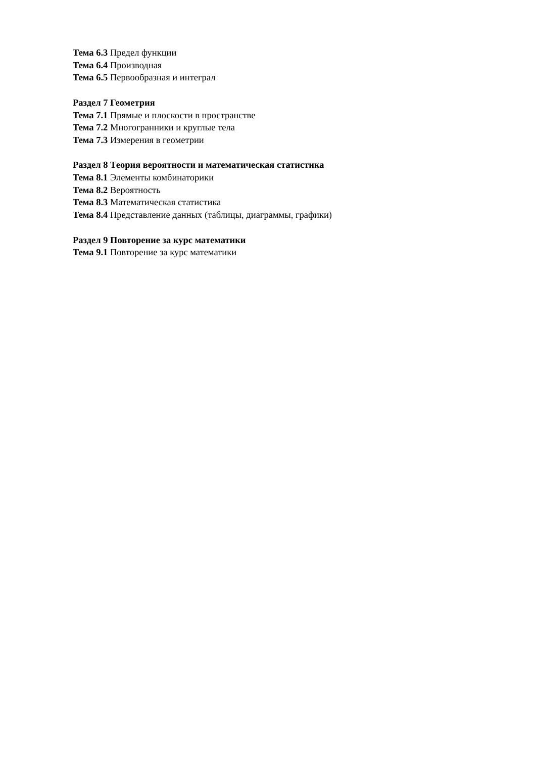Тема 6.3 Предел функции
Тема 6.4 Производная
Тема 6.5 Первообразная и интеграл
Раздел 7 Геометрия
Тема 7.1 Прямые и плоскости в пространстве
Тема 7.2 Многогранники и круглые тела
Тема 7.3 Измерения в геометрии
Раздел 8 Теория вероятности и математическая статистика
Тема 8.1 Элементы комбинаторики
Тема 8.2 Вероятность
Тема 8.3 Математическая статистика
Тема 8.4 Представление данных (таблицы, диаграммы, графики)
Раздел 9 Повторение за курс математики
Тема 9.1 Повторение за курс математики